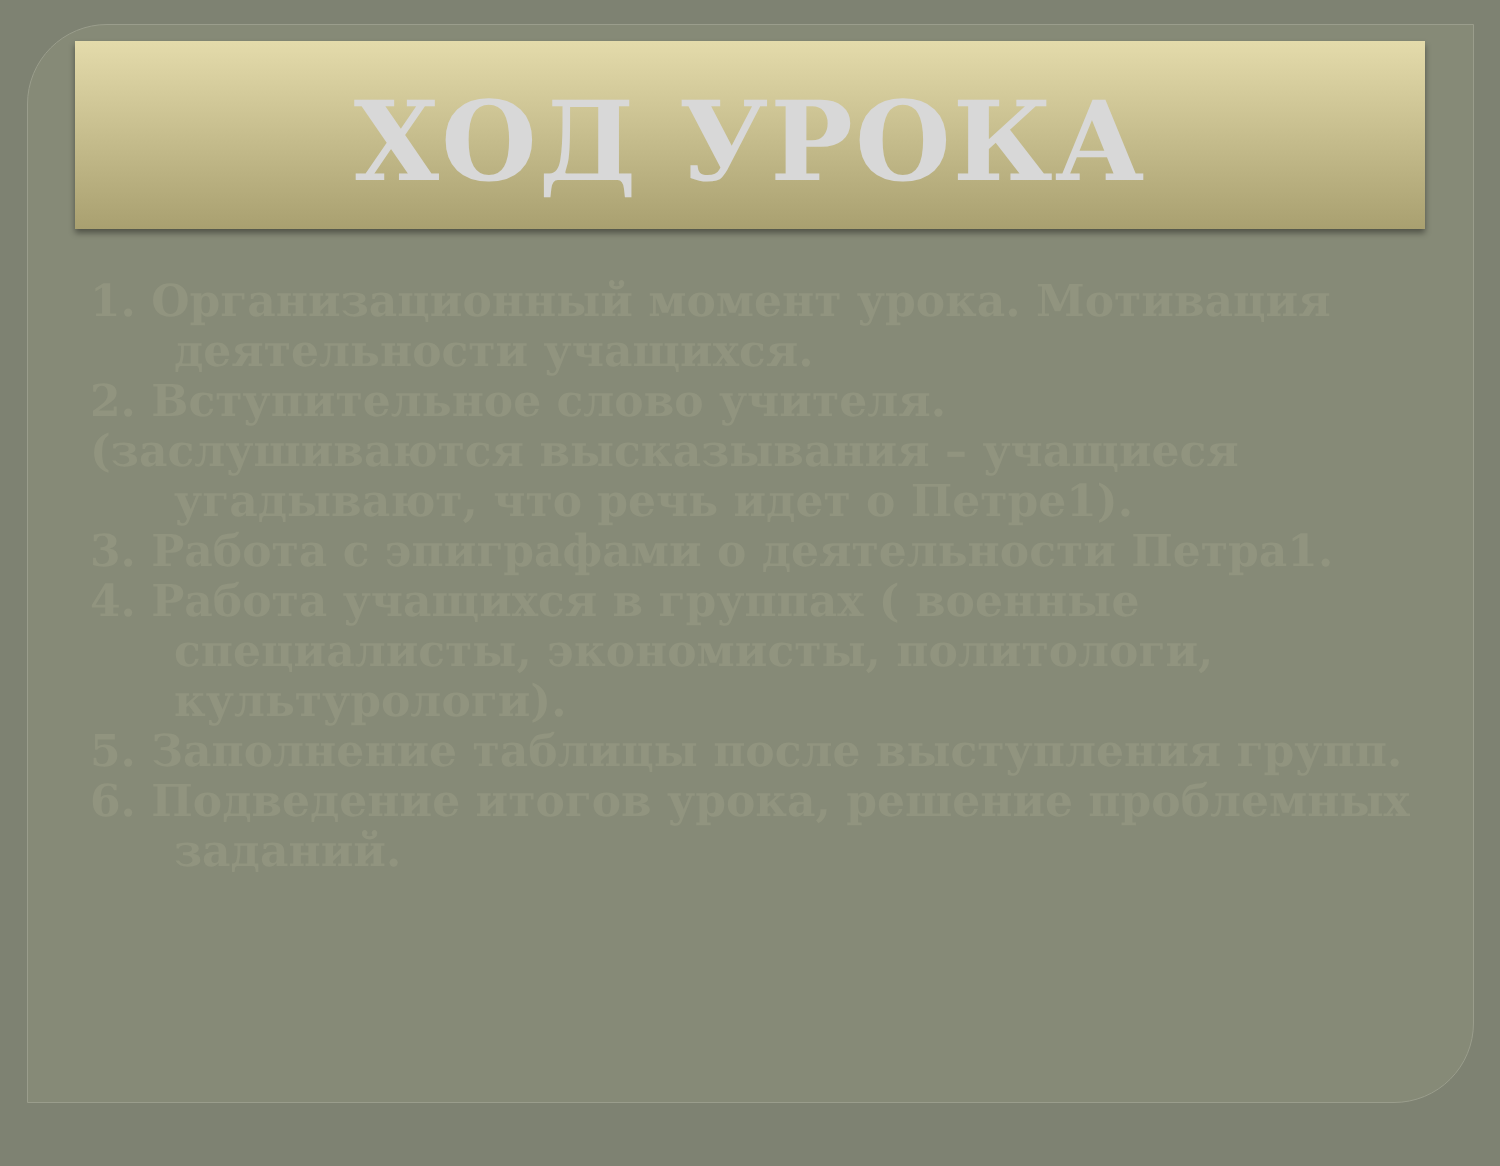ХОД УРОКА
1. Организационный момент урока. Мотивация деятельности учащихся.
2. Вступительное слово учителя.
(заслушиваются высказывания – учащиеся угадывают, что речь идет о Петре1).
3. Работа с эпиграфами о деятельности Петра1.
4. Работа учащихся в группах ( военные специалисты, экономисты, политологи, культурологи).
5. Заполнение таблицы после выступления групп.
6. Подведение итогов урока, решение проблемных заданий.